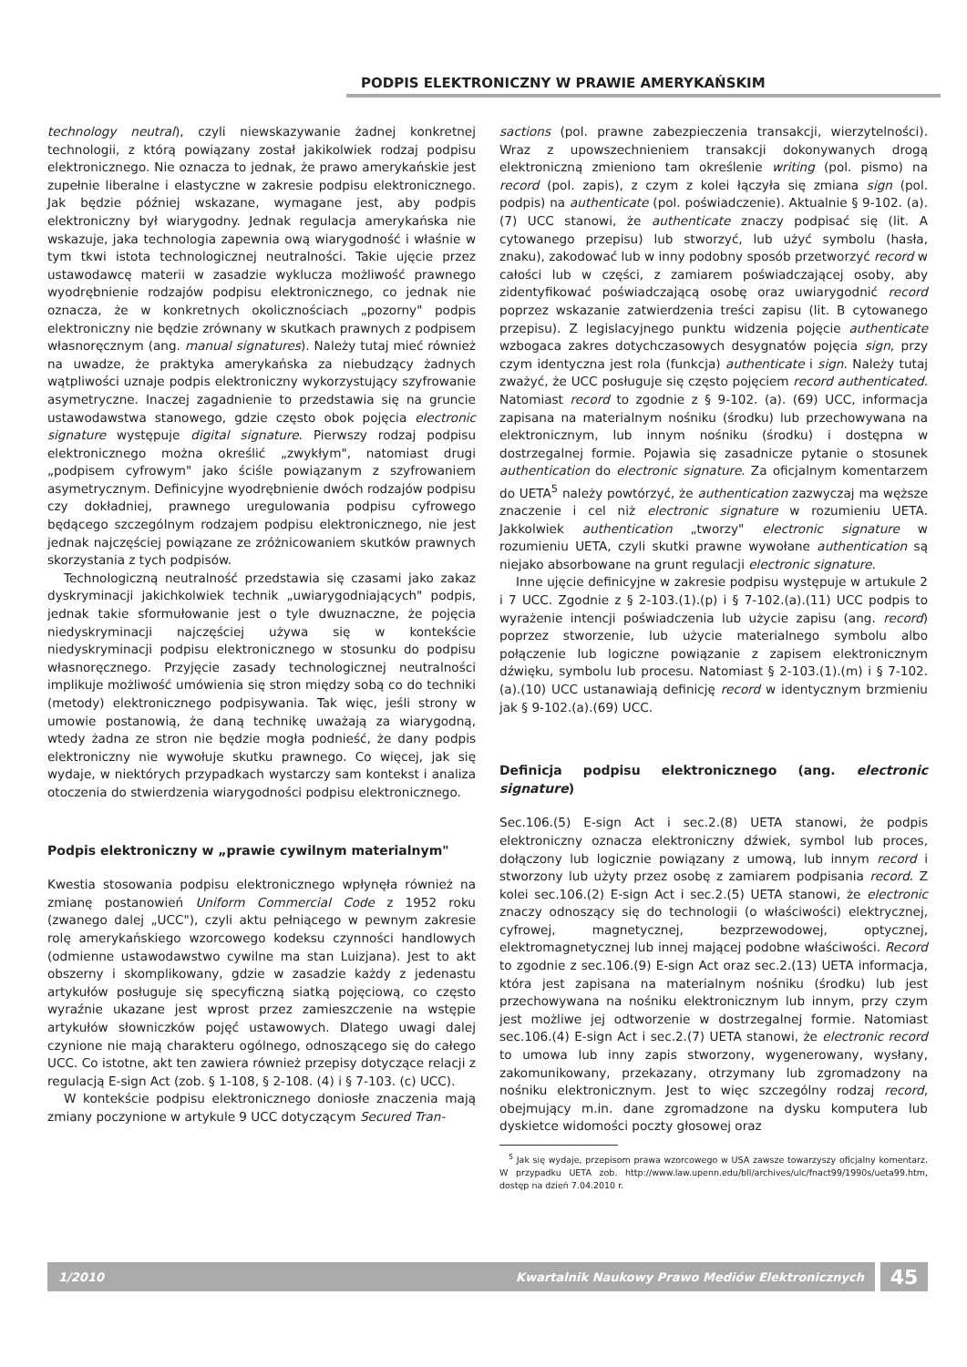PODPIS ELEKTRONICZNY W PRAWIE AMERYKAŃSKIM
technology neutral), czyli niewskazywanie żadnej konkretnej technologii, z którą powiązany został jakikolwiek rodzaj podpisu elektronicznego. Nie oznacza to jednak, że prawo amerykańskie jest zupełnie liberalne i elastyczne w zakresie podpisu elektronicznego. Jak będzie później wskazane, wymagane jest, aby podpis elektroniczny był wiarygodny. Jednak regulacja amerykańska nie wskazuje, jaka technologia zapewnia ową wiarygodność i właśnie w tym tkwi istota technologicznej neutralności. Takie ujęcie przez ustawodawcę materii w zasadzie wyklucza możliwość prawnego wyodrębnienie rodzajów podpisu elektronicznego, co jednak nie oznacza, że w konkretnych okolicznościach „pozorny" podpis elektroniczny nie będzie zrównany w skutkach prawnych z podpisem własnoręcznym (ang. manual signatures). Należy tutaj mieć również na uwadze, że praktyka amerykańska za niebudzący żadnych wątpliwości uznaje podpis elektroniczny wykorzystujący szyfrowanie asymetryczne. Inaczej zagadnienie to przedstawia się na gruncie ustawodawstwa stanowego, gdzie często obok pojęcia electronic signature występuje digital signature. Pierwszy rodzaj podpisu elektronicznego można określić „zwykłym", natomiast drugi „podpisem cyfrowym" jako ściśle powiązanym z szyfrowaniem asymetrycznym. Definicyjne wyodrębnienie dwóch rodzajów podpisu czy dokładniej, prawnego uregulowania podpisu cyfrowego będącego szczególnym rodzajem podpisu elektronicznego, nie jest jednak najczęściej powiązane ze zróżnicowaniem skutków prawnych skorzystania z tych podpisów.
Technologiczną neutralność przedstawia się czasami jako zakaz dyskryminacji jakichkolwiek technik „uwiarygodniających" podpis, jednak takie sformułowanie jest o tyle dwuznaczne, że pojęcia niedyskryminacji najczęściej używa się w kontekście niedyskryminacji podpisu elektronicznego w stosunku do podpisu własnoręcznego. Przyjęcie zasady technologicznej neutralności implikuje możliwość umówienia się stron między sobą co do techniki (metody) elektronicznego podpisywania. Tak więc, jeśli strony w umowie postanowią, że daną technikę uważają za wiarygodną, wtedy żadna ze stron nie będzie mogła podnieść, że dany podpis elektroniczny nie wywołuje skutku prawnego. Co więcej, jak się wydaje, w niektórych przypadkach wystarczy sam kontekst i analiza otoczenia do stwierdzenia wiarygodności podpisu elektronicznego.
Podpis elektroniczny w „prawie cywilnym materialnym"
Kwestia stosowania podpisu elektronicznego wpłynęła również na zmianę postanowień Uniform Commercial Code z 1952 roku (zwanego dalej „UCC"), czyli aktu pełniącego w pewnym zakresie rolę amerykańskiego wzorcowego kodeksu czynności handlowych (odmienne ustawodawstwo cywilne ma stan Luizjana). Jest to akt obszerny i skomplikowany, gdzie w zasadzie każdy z jedenastu artykułów posługuje się specyficzną siatką pojęciową, co często wyraźnie ukazane jest wprost przez zamieszczenie na wstępie artykułów słowniczków pojęć ustawowych. Dlatego uwagi dalej czynione nie mają charakteru ogólnego, odnoszącego się do całego UCC. Co istotne, akt ten zawiera również przepisy dotyczące relacji z regulacją E-sign Act (zob. § 1-108, § 2-108. (4) i § 7-103. (c) UCC).
W kontekście podpisu elektronicznego doniosłe znaczenia mają zmiany poczynione w artykule 9 UCC dotyczącym Secured Tran-
sactions (pol. prawne zabezpieczenia transakcji, wierzytelności). Wraz z upowszechnieniem transakcji dokonywanych drogą elektroniczną zmieniono tam określenie writing (pol. pismo) na record (pol. zapis), z czym z kolei łączyła się zmiana sign (pol. podpis) na authenticate (pol. poświadczenie). Aktualnie § 9-102. (a). (7) UCC stanowi, że authenticate znaczy podpisać się (lit. A cytowanego przepisu) lub stworzyć, lub użyć symbolu (hasła, znaku), zakodować lub w inny podobny sposób przetworzyć record w całości lub w części, z zamiarem poświadczającej osoby, aby zidentyfikować poświadczającą osobę oraz uwiarygodnić record poprzez wskazanie zatwierdzenia treści zapisu (lit. B cytowanego przepisu). Z legislacyjnego punktu widzenia pojęcie authenticate wzbogaca zakres dotychczasowych desygnatów pojęcia sign, przy czym identyczna jest rola (funkcja) authenticate i sign. Należy tutaj zważyć, że UCC posługuje się często pojęciem record authenticated. Natomiast record to zgodnie z § 9-102. (a). (69) UCC, informacja zapisana na materialnym nośniku (środku) lub przechowywana na elektronicznym, lub innym nośniku (środku) i dostępna w dostrzegalnej formie. Pojawia się zasadnicze pytanie o stosunek authentication do electronic signature. Za oficjalnym komentarzem do UETA<sup>5</sup> należy powtórzyć, że authentication zazwyczaj ma węższe znaczenie i cel niż electronic signature w rozumieniu UETA. Jakkolwiek authentication „tworzy" electronic signature w rozumieniu UETA, czyli skutki prawne wywołane authentication są niejako absorbowane na grunt regulacji electronic signature.
Inne ujęcie definicyjne w zakresie podpisu występuje w artukule 2 i 7 UCC. Zgodnie z § 2-103.(1).(p) i § 7-102.(a).(11) UCC podpis to wyrażenie intencji poświadczenia lub użycie zapisu (ang. record) poprzez stworzenie, lub użycie materialnego symbolu albo połączenie lub logiczne powiązanie z zapisem elektronicznym dźwięku, symbolu lub procesu. Natomiast § 2-103.(1).(m) i § 7-102.(a).(10) UCC ustanawiają definicję record w identycznym brzmieniu jak § 9-102.(a).(69) UCC.
Definicja podpisu elektronicznego (ang. electronic signature)
Sec.106.(5) E-sign Act i sec.2.(8) UETA stanowi, że podpis elektroniczny oznacza elektroniczny dźwiek, symbol lub proces, dołączony lub logicznie powiązany z umową, lub innym record i stworzony lub użyty przez osobę z zamiarem podpisania record. Z kolei sec.106.(2) E-sign Act i sec.2.(5) UETA stanowi, że electronic znaczy odnoszący się do technologii (o właściwości) elektrycznej, cyfrowej, magnetycznej, bezprzewodowej, optycznej, elektromagnetycznej lub innej mającej podobne właściwości. Record to zgodnie z sec.106.(9) E-sign Act oraz sec.2.(13) UETA informacja, która jest zapisana na materialnym nośniku (środku) lub jest przechowywana na nośniku elektronicznym lub innym, przy czym jest możliwe jej odtworzenie w dostrzegalnej formie. Natomiast sec.106.(4) E-sign Act i sec.2.(7) UETA stanowi, że electronic record to umowa lub inny zapis stworzony, wygenerowany, wysłany, zakomunikowany, przekazany, otrzymany lub zgromadzony na nośniku elektronicznym. Jest to więc szczególny rodzaj record, obejmujący m.in. dane zgromadzone na dysku komputera lub dyskietce widomości poczty głosowej oraz
<sup>5</sup> Jak się wydaje, przepisom prawa wzorcowego w USA zawsze towarzyszy oficjalny komentarz. W przypadku UETA zob. http://www.law.upenn.edu/bll/archives/ulc/fnact99/1990s/ueta99.htm, dostęp na dzień 7.04.2010 r.
1/2010 Kwartalnik Naukowy Prawo Mediów Elektronicznych
45